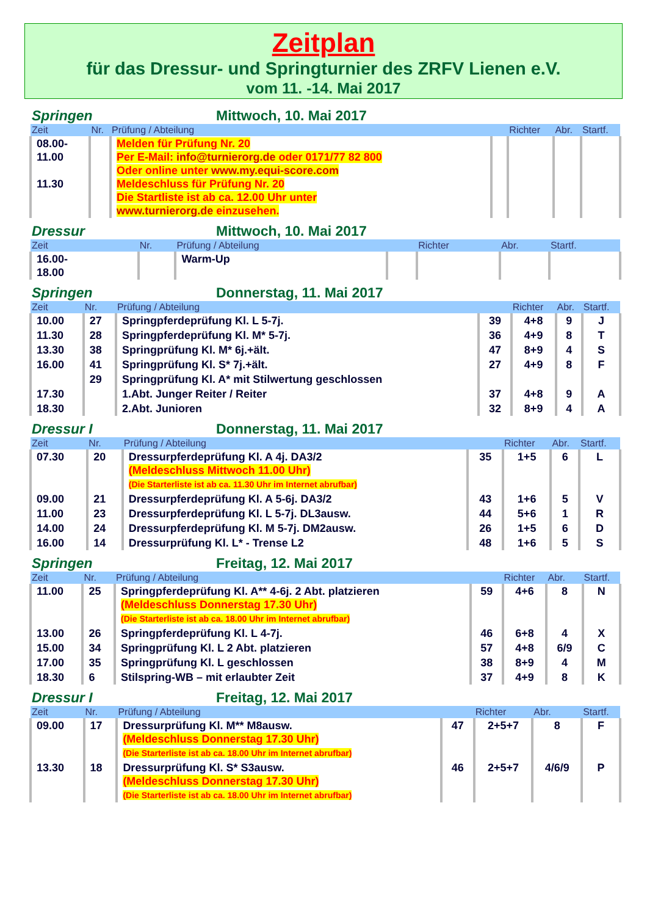Zeitplan
für das Dressur- und Springturnier des ZRFV Lienen e.V.
vom 11. -14. Mai 2017
Springen Mittwoch, 10. Mai 2017
| Zeit | Nr. | Prüfung / Abteilung | | Richter | Abr. | Startf. |
| --- | --- | --- | --- | --- | --- | --- |
| 08.00- 11.00 11.30 | | Melden für Prüfung Nr. 20 Per E-Mail: info@turnierorg.de oder 0171/77 82 800 Oder online unter www.my.equi-score.com Meldeschluss für Prüfung Nr. 20 Die Startliste ist ab ca. 12.00 Uhr unter www.turnierorg.de einzusehen. | | | | |
Dressur Mittwoch, 10. Mai 2017
| Zeit | Nr. | Prüfung / Abteilung | | Richter | Abr. | Startf. |
| --- | --- | --- | --- | --- | --- | --- |
| 16.00- 18.00 | | Warm-Up | | | | |
Springen Donnerstag, 11. Mai 2017
| Zeit | Nr. | Prüfung / Abteilung | | Richter | Abr. | Startf. |
| --- | --- | --- | --- | --- | --- | --- |
| 10.00 | 27 | Springpferdeprüfung Kl. L 5-7j. | 39 | 4+8 | 9 | J |
| 11.30 | 28 | Springpferdeprüfung Kl. M* 5-7j. | 36 | 4+9 | 8 | T |
| 13.30 | 38 | Springprüfung Kl. M* 6j.+ält. | 47 | 8+9 | 4 | S |
| 16.00 | 41 | Springprüfung Kl. S* 7j.+ält. | 27 | 4+9 | 8 | F |
| | 29 | Springprüfung Kl. A* mit Stilwertung geschlossen | | | | |
| 17.30 | | 1.Abt. Junger Reiter / Reiter | 37 | 4+8 | 9 | A |
| 18.30 | | 2.Abt. Junioren | 32 | 8+9 | 4 | A |
Dressur I Donnerstag, 11. Mai 2017
| Zeit | Nr. | Prüfung / Abteilung | | Richter | Abr. | Startf. |
| --- | --- | --- | --- | --- | --- | --- |
| 07.30 | 20 | Dressurpferdeprüfung Kl. A 4j. DA3/2 (Meldeschluss Mittwoch 11.00 Uhr) (Die Starterliste ist ab ca. 11.30 Uhr im Internet abrufbar) | 35 | 1+5 | 6 | L |
| 09.00 | 21 | Dressurpferdeprüfung Kl. A 5-6j. DA3/2 | 43 | 1+6 | 5 | V |
| 11.00 | 23 | Dressurpferdeprüfung Kl. L 5-7j. DL3ausw. | 44 | 5+6 | 1 | R |
| 14.00 | 24 | Dressurpferdeprüfung Kl. M 5-7j. DM2ausw. | 26 | 1+5 | 6 | D |
| 16.00 | 14 | Dressurprüfung Kl. L* - Trense L2 | 48 | 1+6 | 5 | S |
Springen Freitag, 12. Mai 2017
| Zeit | Nr. | Prüfung / Abteilung | | Richter | Abr. | Startf. |
| --- | --- | --- | --- | --- | --- | --- |
| 11.00 | 25 | Springpferdeprüfung Kl. A** 4-6j. 2 Abt. platzieren (Meldeschluss Donnerstag 17.30 Uhr) (Die Starterliste ist ab ca. 18.00 Uhr im Internet abrufbar) | 59 | 4+6 | 8 | N |
| 13.00 | 26 | Springpferdeprüfung Kl. L 4-7j. | 46 | 6+8 | 4 | X |
| 15.00 | 34 | Springprüfung Kl. L 2 Abt. platzieren | 57 | 4+8 | 6/9 | C |
| 17.00 | 35 | Springprüfung Kl. L geschlossen | 38 | 8+9 | 4 | M |
| 18.30 | 6 | Stilspring-WB – mit erlaubter Zeit | 37 | 4+9 | 8 | K |
Dressur I Freitag, 12. Mai 2017
| Zeit | Nr. | Prüfung / Abteilung | | Richter | Abr. | Startf. |
| --- | --- | --- | --- | --- | --- | --- |
| 09.00 | 17 | Dressurprüfung Kl. M** M8ausw. (Meldeschluss Donnerstag 17.30 Uhr) (Die Starterliste ist ab ca. 18.00 Uhr im Internet abrufbar) | 47 | 2+5+7 | 8 | F |
| 13.30 | 18 | Dressurprüfung Kl. S* S3ausw. (Meldeschluss Donnerstag 17.30 Uhr) (Die Starterliste ist ab ca. 18.00 Uhr im Internet abrufbar) | 46 | 2+5+7 | 4/6/9 | P |